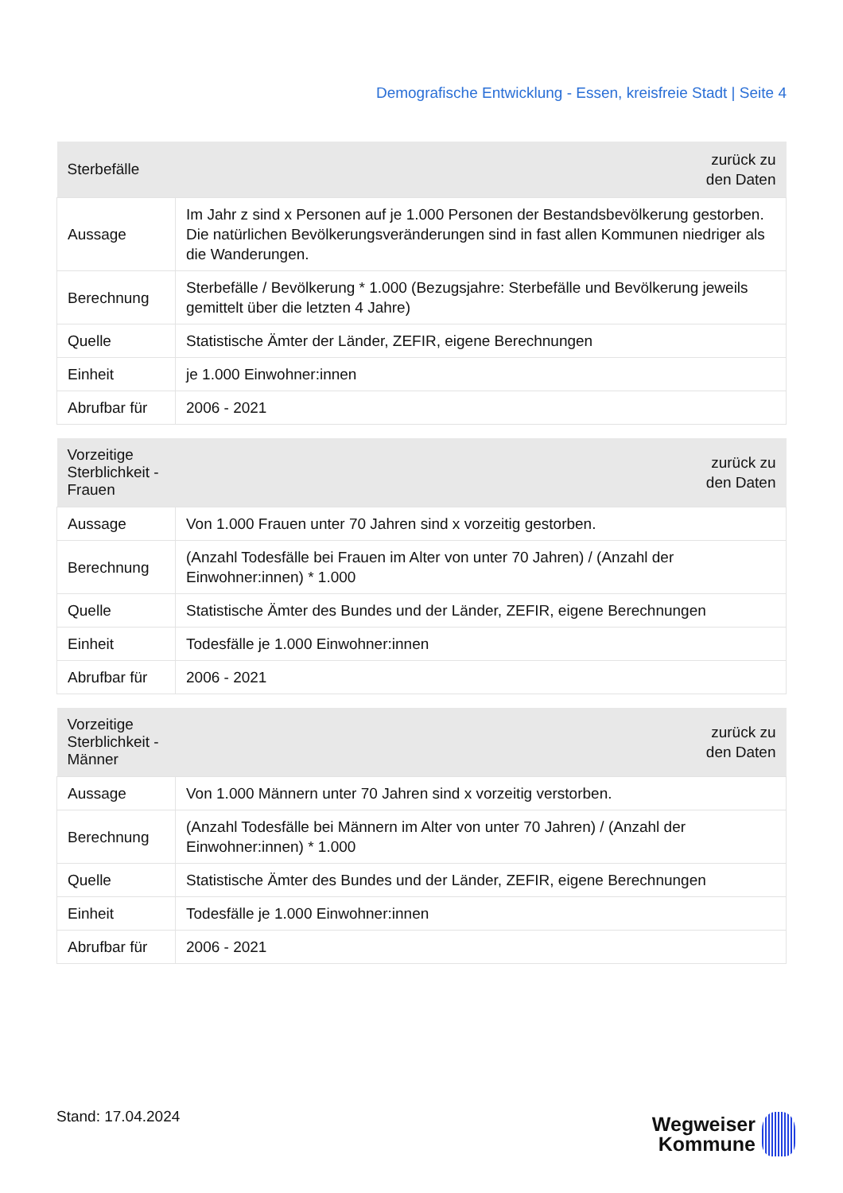Demografische Entwicklung - Essen, kreisfreie Stadt | Seite 4
| Sterbefälle | zurück zu den Daten |
| --- | --- |
| Aussage | Im Jahr z sind x Personen auf je 1.000 Personen der Bestandsbevölkerung gestorben. Die natürlichen Bevölkerungsveränderungen sind in fast allen Kommunen niedriger als die Wanderungen. |
| Berechnung | Sterbefälle / Bevölkerung * 1.000 (Bezugsjahre: Sterbefälle und Bevölkerung jeweils gemittelt über die letzten 4 Jahre) |
| Quelle | Statistische Ämter der Länder, ZEFIR, eigene Berechnungen |
| Einheit | je 1.000 Einwohner:innen |
| Abrufbar für | 2006 - 2021 |
| Vorzeitige Sterblichkeit - Frauen | zurück zu den Daten |
| --- | --- |
| Aussage | Von 1.000 Frauen unter 70 Jahren sind x vorzeitig gestorben. |
| Berechnung | (Anzahl Todesfälle bei Frauen im Alter von unter 70 Jahren) / (Anzahl der Einwohner:innen) * 1.000 |
| Quelle | Statistische Ämter des Bundes und der Länder, ZEFIR, eigene Berechnungen |
| Einheit | Todesfälle je 1.000 Einwohner:innen |
| Abrufbar für | 2006 - 2021 |
| Vorzeitige Sterblichkeit - Männer | zurück zu den Daten |
| --- | --- |
| Aussage | Von 1.000 Männern unter 70 Jahren sind x vorzeitig verstorben. |
| Berechnung | (Anzahl Todesfälle bei Männern im Alter von unter 70 Jahren) / (Anzahl der Einwohner:innen) * 1.000 |
| Quelle | Statistische Ämter des Bundes und der Länder, ZEFIR, eigene Berechnungen |
| Einheit | Todesfälle je 1.000 Einwohner:innen |
| Abrufbar für | 2006 - 2021 |
Stand: 17.04.2024
Wegweiser
Kommune